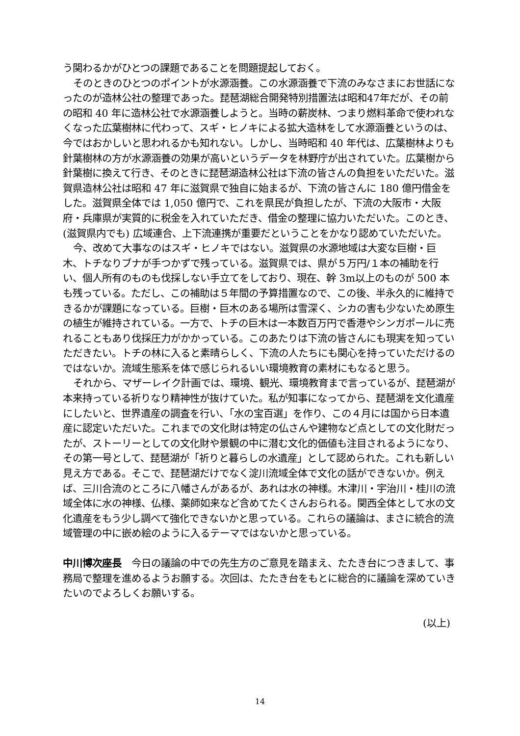う関わるかがひとつの課題であることを問題提起しておく。
そのときのひとつのポイントが水源涵養。この水源涵養で下流のみなさまにお世話になったのが造林公社の整理であった。琵琶湖総合開発特別措置法は昭和47年だが、その前の昭和 40 年に造林公社で水源涵養しようと。当時の薪炭林、つまり燃料革命で使われなくなった広葉樹林に代わって、スギ・ヒノキによる拡大造林をして水源涵養というのは、今ではおかしいと思われるかも知れない。しかし、当時昭和 40 年代は、広葉樹林よりも針葉樹林の方が水源涵養の効果が高いというデータを林野庁が出されていた。広葉樹から針葉樹に換えて行き、そのときに琵琶湖造林公社は下流の皆さんの負担をいただいた。滋賀県造林公社は昭和 47 年に滋賀県で独自に始まるが、下流の皆さんに 180 億円借金をした。滋賀県全体では 1,050 億円で、これを県民が負担したが、下流の大阪市・大阪府・兵庫県が実質的に税金を入れていただき、借金の整理に協力いただいた。このとき、(滋賀県内でも) 広域連合、上下流連携が重要だということをかなり認めていただいた。
今、改めて大事なのはスギ・ヒノキではない。滋賀県の水源地域は大変な巨樹・巨木、トチなりブナが手つかずで残っている。滋賀県では、県が５万円/１本の補助を行い、個人所有のものも伐採しない手立てをしており、現在、幹 3m以上のものが 500 本も残っている。ただし、この補助は５年間の予算措置なので、この後、半永久的に維持できるかが課題になっている。巨樹・巨木のある場所は雪深く、シカの害も少ないため原生の植生が維持されている。一方で、トチの巨木は一本数百万円で香港やシンガポールに売れることもあり伐採圧力がかかっている。このあたりは下流の皆さんにも現実を知っていただきたい。トチの林に入ると素晴らしく、下流の人たちにも関心を持っていただけるのではないか。流域生態系を体で感じられるいい環境教育の素材にもなると思う。
それから、マザーレイク計画では、環境、観光、環境教育まで言っているが、琵琶湖が本来持っている祈りなり精神性が抜けていた。私が知事になってから、琵琶湖を文化遺産にしたいと、世界遺産の調査を行い、「水の宝百選」を作り、この４月には国から日本遺産に認定いただいた。これまでの文化財は特定の仏さんや建物など点としての文化財だったが、ストーリーとしての文化財や景観の中に潜む文化的価値も注目されるようになり、その第一号として、琵琶湖が「祈りと暮らしの水遺産」として認められた。これも新しい見え方である。そこで、琵琶湖だけでなく淀川流域全体で文化の話ができないか。例えば、三川合流のところに八幡さんがあるが、あれは水の神様。木津川・宇治川・桂川の流域全体に水の神様、仏様、薬師如来など含めてたくさんおられる。関西全体として水の文化遺産をもう少し調べて強化できないかと思っている。これらの議論は、まさに統合的流域管理の中に嵌め絵のように入るテーマではないかと思っている。
中川博次座長　今日の議論の中での先生方のご意見を踏まえ、たたき台につきまして、事務局で整理を進めるようお願する。次回は、たたき台をもとに総合的に議論を深めていきたいのでよろしくお願いする。
(以上)
14